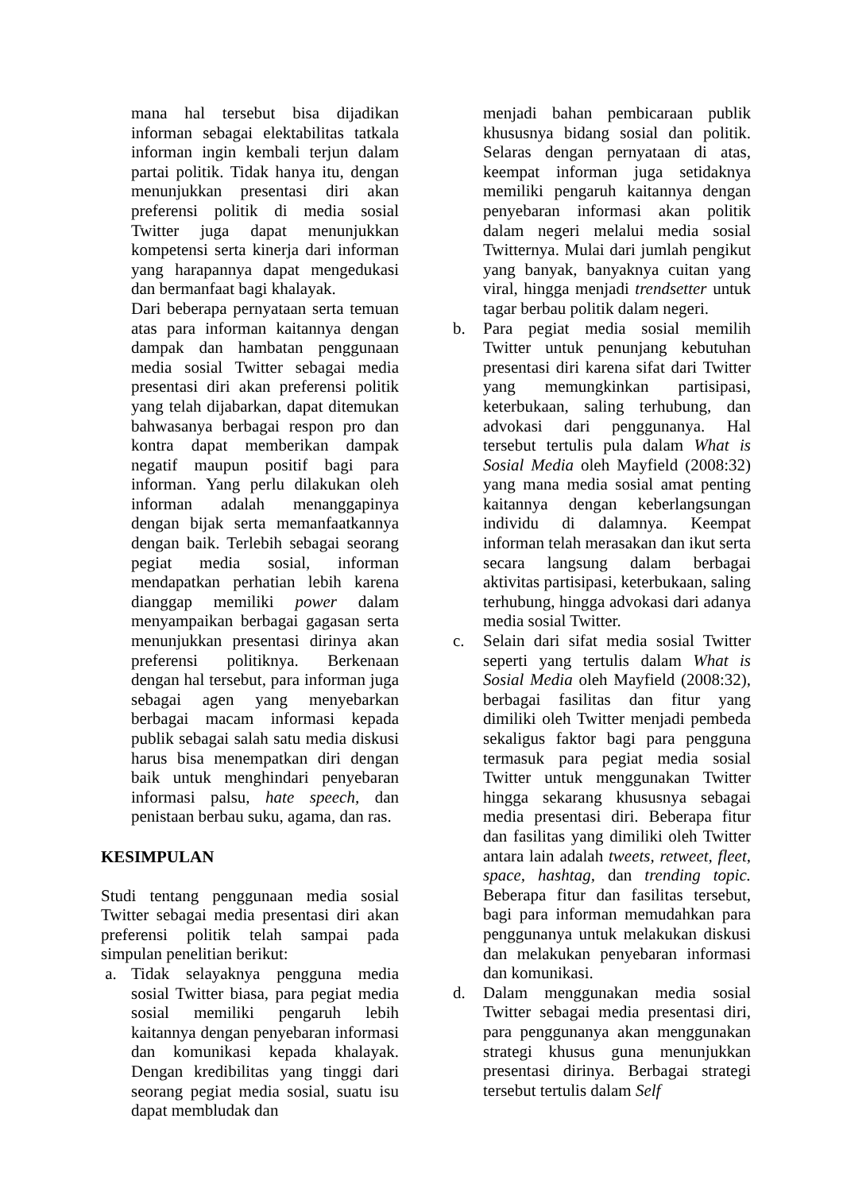mana hal tersebut bisa dijadikan informan sebagai elektabilitas tatkala informan ingin kembali terjun dalam partai politik. Tidak hanya itu, dengan menunjukkan presentasi diri akan preferensi politik di media sosial Twitter juga dapat menunjukkan kompetensi serta kinerja dari informan yang harapannya dapat mengedukasi dan bermanfaat bagi khalayak.
Dari beberapa pernyataan serta temuan atas para informan kaitannya dengan dampak dan hambatan penggunaan media sosial Twitter sebagai media presentasi diri akan preferensi politik yang telah dijabarkan, dapat ditemukan bahwasanya berbagai respon pro dan kontra dapat memberikan dampak negatif maupun positif bagi para informan. Yang perlu dilakukan oleh informan adalah menanggapinya dengan bijak serta memanfaatkannya dengan baik. Terlebih sebagai seorang pegiat media sosial, informan mendapatkan perhatian lebih karena dianggap memiliki power dalam menyampaikan berbagai gagasan serta menunjukkan presentasi dirinya akan preferensi politiknya. Berkenaan dengan hal tersebut, para informan juga sebagai agen yang menyebarkan berbagai macam informasi kepada publik sebagai salah satu media diskusi harus bisa menempatkan diri dengan baik untuk menghindari penyebaran informasi palsu, hate speech, dan penistaan berbau suku, agama, dan ras.
KESIMPULAN
Studi tentang penggunaan media sosial Twitter sebagai media presentasi diri akan preferensi politik telah sampai pada simpulan penelitian berikut:
a. Tidak selayaknya pengguna media sosial Twitter biasa, para pegiat media sosial memiliki pengaruh lebih kaitannya dengan penyebaran informasi dan komunikasi kepada khalayak. Dengan kredibilitas yang tinggi dari seorang pegiat media sosial, suatu isu dapat membludak dan
menjadi bahan pembicaraan publik khususnya bidang sosial dan politik. Selaras dengan pernyataan di atas, keempat informan juga setidaknya memiliki pengaruh kaitannya dengan penyebaran informasi akan politik dalam negeri melalui media sosial Twitternya. Mulai dari jumlah pengikut yang banyak, banyaknya cuitan yang viral, hingga menjadi trendsetter untuk tagar berbau politik dalam negeri.
b. Para pegiat media sosial memilih Twitter untuk penunjang kebutuhan presentasi diri karena sifat dari Twitter yang memungkinkan partisipasi, keterbukaan, saling terhubung, dan advokasi dari penggunanya. Hal tersebut tertulis pula dalam What is Sosial Media oleh Mayfield (2008:32) yang mana media sosial amat penting kaitannya dengan keberlangsungan individu di dalamnya. Keempat informan telah merasakan dan ikut serta secara langsung dalam berbagai aktivitas partisipasi, keterbukaan, saling terhubung, hingga advokasi dari adanya media sosial Twitter.
c. Selain dari sifat media sosial Twitter seperti yang tertulis dalam What is Sosial Media oleh Mayfield (2008:32), berbagai fasilitas dan fitur yang dimiliki oleh Twitter menjadi pembeda sekaligus faktor bagi para pengguna termasuk para pegiat media sosial Twitter untuk menggunakan Twitter hingga sekarang khususnya sebagai media presentasi diri. Beberapa fitur dan fasilitas yang dimiliki oleh Twitter antara lain adalah tweets, retweet, fleet, space, hashtag, dan trending topic. Beberapa fitur dan fasilitas tersebut, bagi para informan memudahkan para penggunanya untuk melakukan diskusi dan melakukan penyebaran informasi dan komunikasi.
d. Dalam menggunakan media sosial Twitter sebagai media presentasi diri, para penggunanya akan menggunakan strategi khusus guna menunjukkan presentasi dirinya. Berbagai strategi tersebut tertulis dalam Self